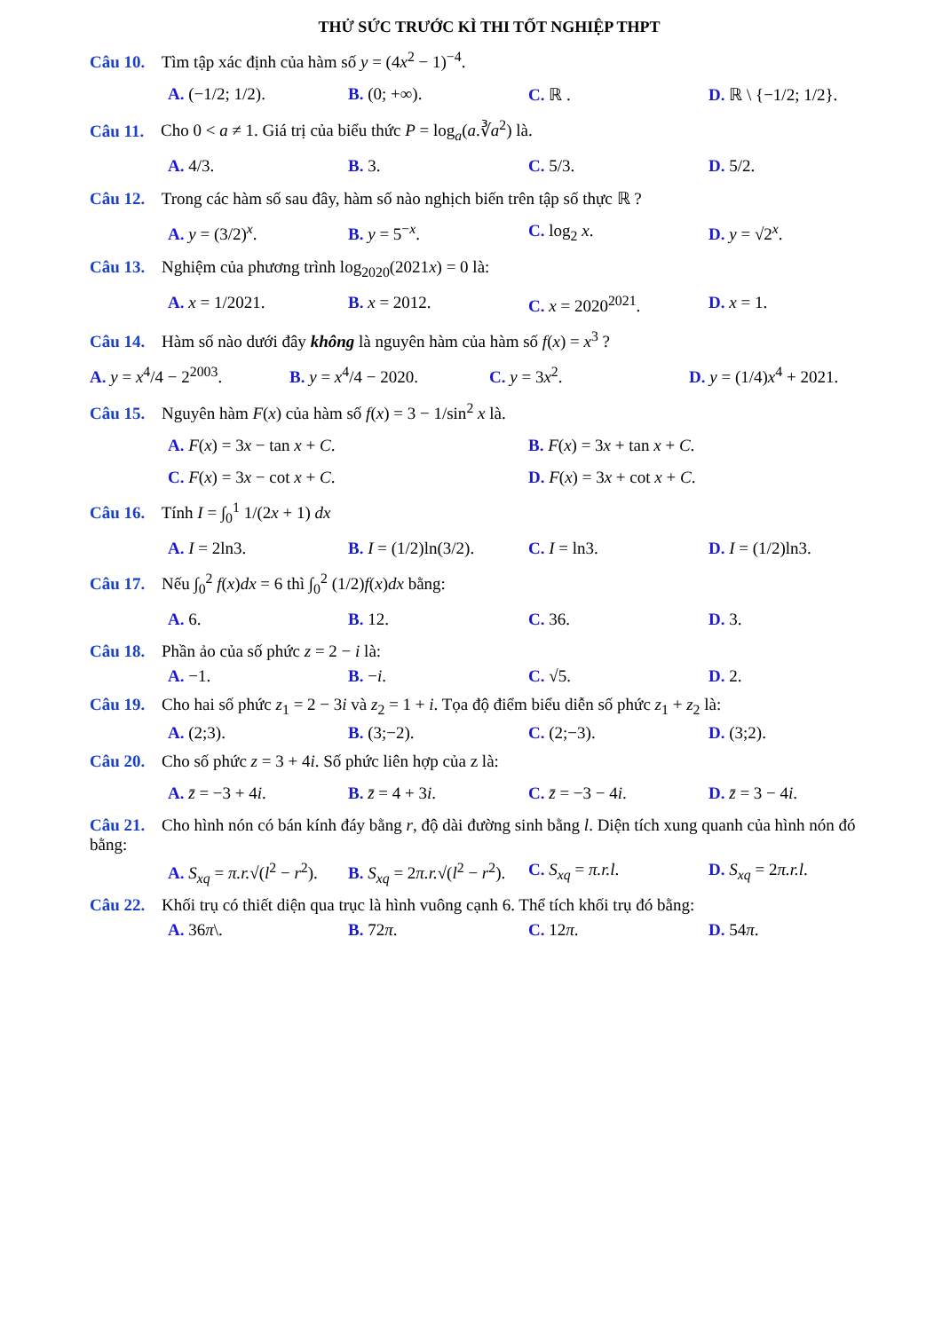THỬ SỨC TRƯỚC KÌ THI TỐT NGHIỆP THPT
Câu 10. Tìm tập xác định của hàm số y = (4x<sup>2</sup> − 1)<sup>−4</sup>.
A. (−1/2; 1/2). B. (0; +∞). C. ℝ . D. ℝ \ {−1/2; 1/2}.
Câu 11. Cho 0 < a ≠ 1. Giá trị của biểu thức P = log<sub>a</sub>(a.∛a<sup>2</sup>) là.
A. 4/3. B. 3. C. 5/3. D. 5/2.
Câu 12. Trong các hàm số sau đây, hàm số nào nghịch biến trên tập số thực ℝ ?
A. y = (3/2)<sup>x</sup>. B. y = 5<sup>−x</sup>. C. log<sub>2</sub> x. D. y = √2<sup>x</sup>.
Câu 13. Nghiệm của phương trình log<sub>2020</sub>(2021x) = 0 là:
A. x = 1/2021. B. x = 2012. C. x = 2020<sup>2021</sup>. D. x = 1.
Câu 14. Hàm số nào dưới đây không là nguyên hàm của hàm số f(x) = x<sup>3</sup> ?
A. y = x<sup>4</sup>/4 − 2<sup>2003</sup>. B. y = x<sup>4</sup>/4 − 2020. C. y = 3x<sup>2</sup>. D. y = (1/4)x<sup>4</sup> + 2021.
Câu 15. Nguyên hàm F(x) của hàm số f(x) = 3 − 1/sin<sup>2</sup> x là.
A. F(x) = 3x − tan x + C. B. F(x) = 3x + tan x + C.
C. F(x) = 3x − cot x + C. D. F(x) = 3x + cot x + C.
Câu 16. Tính I = ∫<sub>0</sub><sup>1</sup> 1/(2x + 1) dx
A. I = 2ln3. B. I = (1/2)ln(3/2). C. I = ln3. D. I = (1/2)ln3.
Câu 17. Nếu ∫<sub>0</sub><sup>2</sup> f(x)dx = 6 thì ∫<sub>0</sub><sup>2</sup> (1/2)f(x)dx bằng:
A. 6. B. 12. C. 36. D. 3.
Câu 18. Phần ảo của số phức z = 2 − i là:
A. −1. B. −i. C. √5. D. 2.
Câu 19. Cho hai số phức z<sub>1</sub> = 2 − 3i và z<sub>2</sub> = 1 + i. Tọa độ điểm biểu diễn số phức z<sub>1</sub> + z<sub>2</sub> là:
A. (2;3). B. (3;−2). C. (2;−3). D. (3;2).
Câu 20. Cho số phức z = 3 + 4i. Số phức liên hợp của z là:
A. z̄ = −3 + 4i. B. z̄ = 4 + 3i. C. z̄ = −3 − 4i. D. z̄ = 3 − 4i.
Câu 21. Cho hình nón có bán kính đáy bằng r, độ dài đường sinh bằng l. Diện tích xung quanh của hình nón đó bằng:
A. S<sub>xq</sub> = π.r.√(l<sup>2</sup> − r<sup>2</sup>). B. S<sub>xq</sub> = 2π.r.√(l<sup>2</sup> − r<sup>2</sup>). C. S<sub>xq</sub> = π.r.l. D. S<sub>xq</sub> = 2π.r.l.
Câu 22. Khối trụ có thiết diện qua trục là hình vuông cạnh 6. Thể tích khối trụ đó bằng:
A. 36π\. B. 72π. C. 12π. D. 54π.